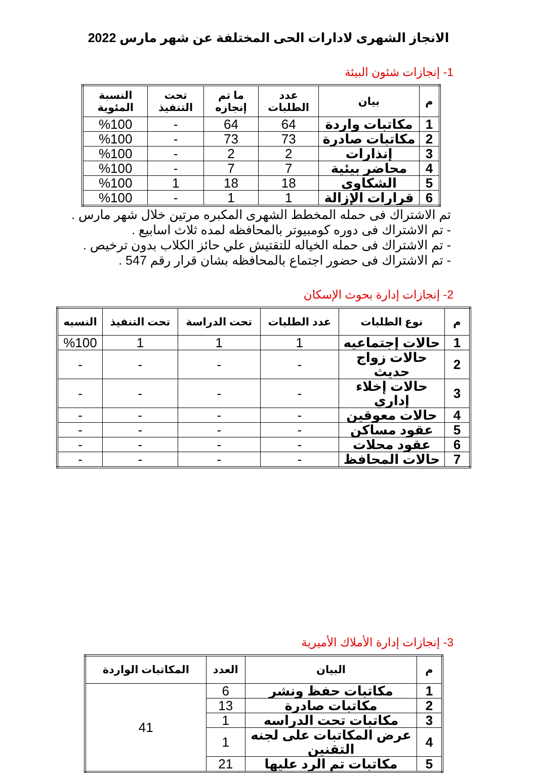الانجاز الشهرى لادارات الحى المختلفة عن شهر مارس 2022
1- إنجازات شئون البيئة
| م | بيان | عدد الطلبات | ما تم إنجازه | تحت التنفيذ | النسبة المئوية |
| --- | --- | --- | --- | --- | --- |
| 1 | مكاتبات واردة | 64 | 64 | - | %100 |
| 2 | مكاتبات صادرة | 73 | 73 | - | %100 |
| 3 | إنذارات | 2 | 2 | - | %100 |
| 4 | محاضر بيئية | 7 | 7 | - | %100 |
| 5 | الشكاوى | 18 | 18 | 1 | %100 |
| 6 | قرارات الإزالة | 1 | 1 | - | %100 |
تم الاشتراك فى حمله المخطط الشهرى المكبره مرتين خلال شهر مارس .
- تم الاشتراك فى دوره كومبيوتر بالمحافظه لمده ثلاث اسابيع .
- تم الاشتراك فى حمله الخياله للتقتيش علي حائز الكلاب بدون ترخيص .
- تم الاشتراك فى حضور اجتماع بالمحافظه بشان قرار رقم 547 .
2- إنجازات إدارة بحوث الإسكان
| م | نوع الطلبات | عدد الطلبات | تحت الدراسة | تحت التنفيذ | النسبه |
| --- | --- | --- | --- | --- | --- |
| 1 | حالات إجتماعيه | 1 | 1 | 1 | %100 |
| 2 | حالات زواج حديث | - | - | - | - |
| 3 | حالات إخلاء إداري | - | - | - | - |
| 4 | حالات معوقين | - | - | - | - |
| 5 | عقود مساكن | - | - | - | - |
| 6 | عقود محلات | - | - | - | - |
| 7 | حالات المحافظ | - | - | - | - |
3- إنجازات إدارة الأملاك الأميرية
| م | البيان | العدد | المكاتبات الواردة |
| --- | --- | --- | --- |
| 1 | مكاتبات حفظ ونشر | 6 | 41 |
| 2 | مكاتبات صادرة | 13 | |
| 3 | مكاتبات تحت الدراسه | 1 | |
| 4 | عرض المكاتبات على لجنه التقنين | 1 | |
| 5 | مكاتبات تم الرد عليها | 21 | |